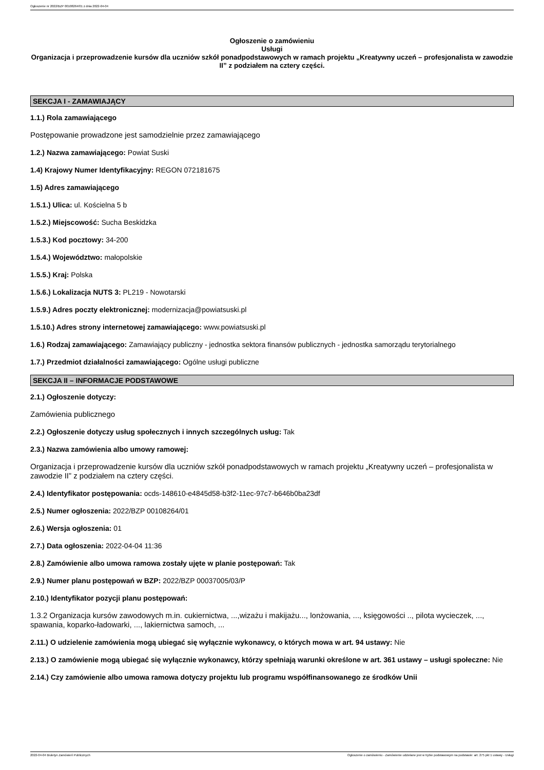Ogłoszenie nr 2022/BZP 00108264/01 z dnia 2022-04-04
Ogłoszenie o zamówieniu
Usługi
Organizacja i przeprowadzenie kursów dla uczniów szkół ponadpodstawowych w ramach projektu „Kreatywny uczeń – profesjonalista w zawodzie II” z podziałem na cztery części.
SEKCJA I - ZAMAWIAJĄCY
1.1.) Rola zamawiającego
Postępowanie prowadzone jest samodzielnie przez zamawiającego
1.2.) Nazwa zamawiającego: Powiat Suski
1.4) Krajowy Numer Identyfikacyjny: REGON 072181675
1.5) Adres zamawiającego
1.5.1.) Ulica: ul. Kościelna 5 b
1.5.2.) Miejscowość: Sucha Beskidzka
1.5.3.) Kod pocztowy: 34-200
1.5.4.) Województwo: małopolskie
1.5.5.) Kraj: Polska
1.5.6.) Lokalizacja NUTS 3: PL219 - Nowotarski
1.5.9.) Adres poczty elektronicznej: modernizacja@powiatsuski.pl
1.5.10.) Adres strony internetowej zamawiającego: www.powiatsuski.pl
1.6.) Rodzaj zamawiającego: Zamawiający publiczny - jednostka sektora finansów publicznych - jednostka samorządu terytorialnego
1.7.) Przedmiot działalności zamawiającego: Ogólne usługi publiczne
SEKCJA II – INFORMACJE PODSTAWOWE
2.1.) Ogłoszenie dotyczy:
Zamówienia publicznego
2.2.) Ogłoszenie dotyczy usług społecznych i innych szczególnych usług: Tak
2.3.) Nazwa zamówienia albo umowy ramowej:
Organizacja i przeprowadzenie kursów dla uczniów szkół ponadpodstawowych w ramach projektu „Kreatywny uczeń – profesjonalista w zawodzie II” z podziałem na cztery części.
2.4.) Identyfikator postępowania: ocds-148610-e4845d58-b3f2-11ec-97c7-b646b0ba23df
2.5.) Numer ogłoszenia: 2022/BZP 00108264/01
2.6.) Wersja ogłoszenia: 01
2.7.) Data ogłoszenia: 2022-04-04 11:36
2.8.) Zamówienie albo umowa ramowa zostały ujęte w planie postępowań: Tak
2.9.) Numer planu postępowań w BZP: 2022/BZP 00037005/03/P
2.10.) Identyfikator pozycji planu postępowań:
1.3.2 Organizacja kursów zawodowych m.in. cukiernictwa, ...,wizażu i makijażu..., lonżowania, ..., księgowości .., pilota wycieczek, ..., spawania, koparko-ładowarki, ..., lakiernictwa samoch, ...
2.11.) O udzielenie zamówienia mogą ubiegać się wyłącznie wykonawcy, o których mowa w art. 94 ustawy: Nie
2.13.) O zamówienie mogą ubiegać się wyłącznie wykonawcy, którzy spełniają warunki określone w art. 361 ustawy – usługi społeczne: Nie
2.14.) Czy zamówienie albo umowa ramowa dotyczy projektu lub programu współfinansowanego ze środków Unii
2022-04-04 Biuletyn Zamówień Publicznych Ogłoszenie o zamówieniu - Zamówienie udzielane jest w trybie podstawowym na podstawie: art. 275 pkt 1 ustawy - Usługi